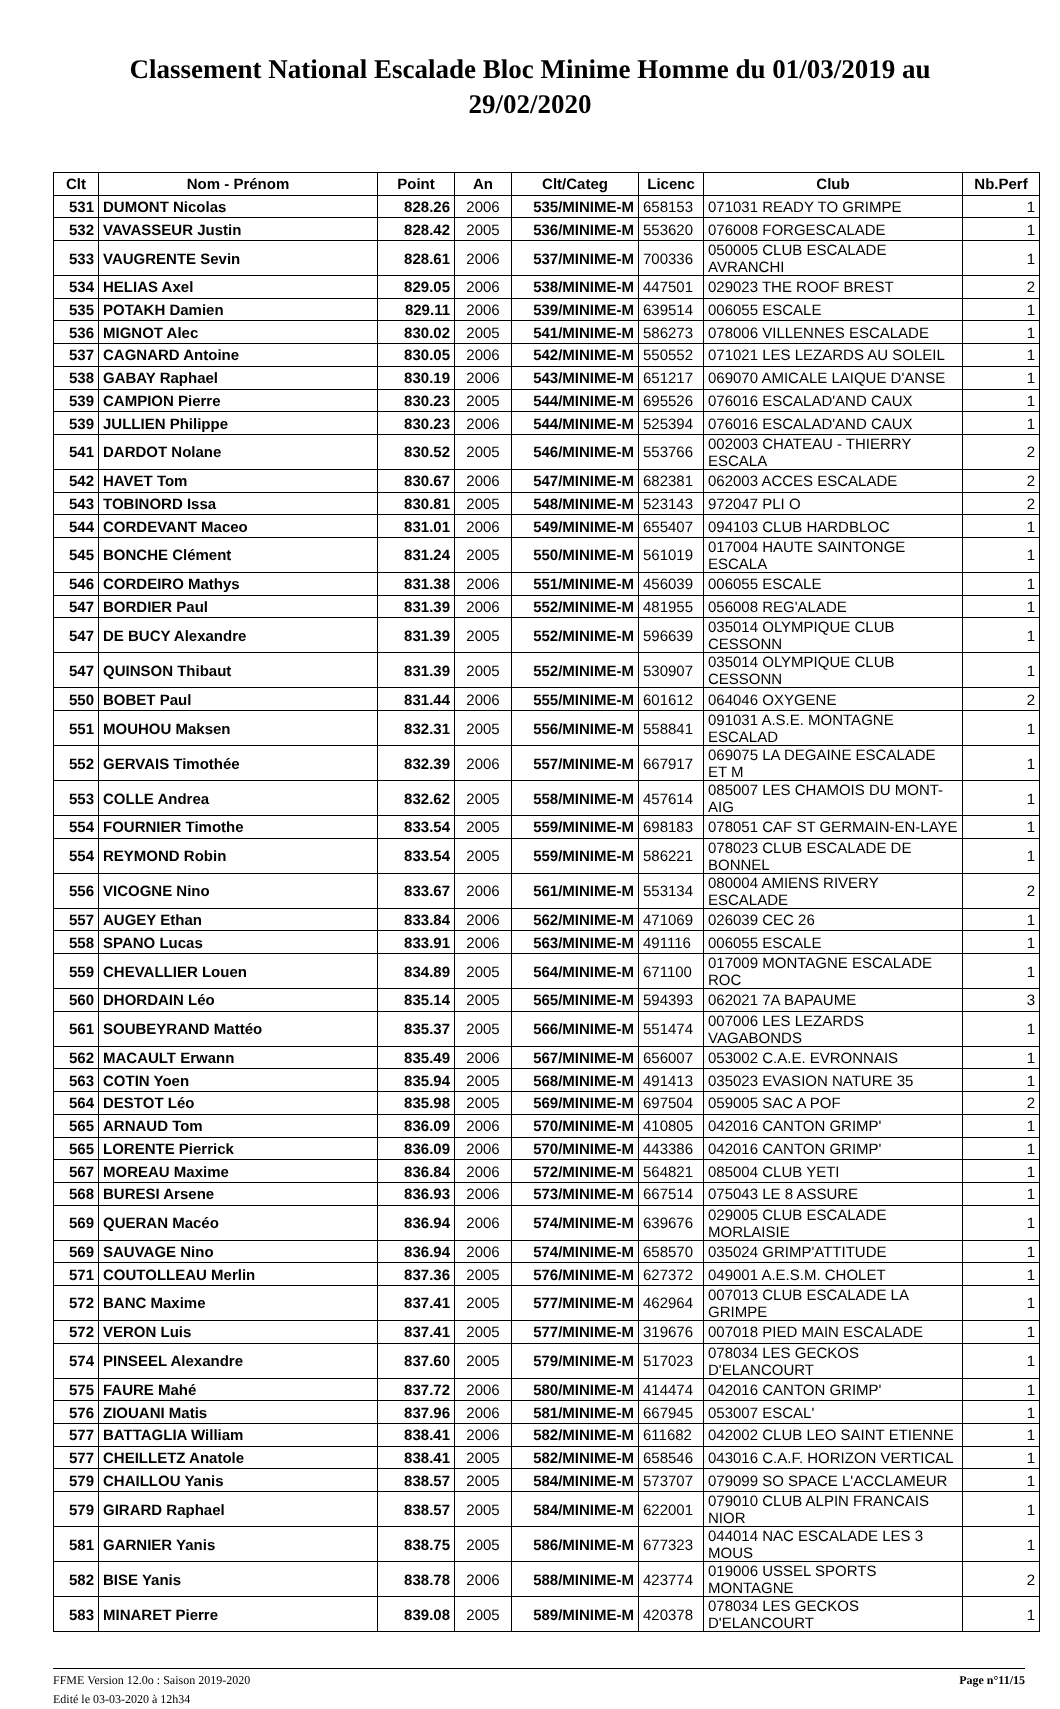Classement National Escalade Bloc Minime Homme du 01/03/2019 au 29/02/2020
| Clt | Nom - Prénom | Point | An | Clt/Categ | Licenc | Club | Nb.Perf |
| --- | --- | --- | --- | --- | --- | --- | --- |
| 531 | DUMONT Nicolas | 828.26 | 2006 | 535/MINIME-M | 658153 | 071031 READY TO GRIMPE | 1 |
| 532 | VAVASSEUR Justin | 828.42 | 2005 | 536/MINIME-M | 553620 | 076008 FORGESCALADE | 1 |
| 533 | VAUGRENTE Sevin | 828.61 | 2006 | 537/MINIME-M | 700336 | 050005 CLUB ESCALADE AVRANCHI | 1 |
| 534 | HELIAS Axel | 829.05 | 2006 | 538/MINIME-M | 447501 | 029023 THE ROOF BREST | 2 |
| 535 | POTAKH Damien | 829.11 | 2006 | 539/MINIME-M | 639514 | 006055 ESCALE | 1 |
| 536 | MIGNOT Alec | 830.02 | 2005 | 541/MINIME-M | 586273 | 078006 VILLENNES ESCALADE | 1 |
| 537 | CAGNARD Antoine | 830.05 | 2006 | 542/MINIME-M | 550552 | 071021 LES LEZARDS AU SOLEIL | 1 |
| 538 | GABAY Raphael | 830.19 | 2006 | 543/MINIME-M | 651217 | 069070 AMICALE LAIQUE D'ANSE | 1 |
| 539 | CAMPION Pierre | 830.23 | 2005 | 544/MINIME-M | 695526 | 076016 ESCALAD'AND CAUX | 1 |
| 539 | JULLIEN Philippe | 830.23 | 2006 | 544/MINIME-M | 525394 | 076016 ESCALAD'AND CAUX | 1 |
| 541 | DARDOT Nolane | 830.52 | 2005 | 546/MINIME-M | 553766 | 002003 CHATEAU - THIERRY ESCALA | 2 |
| 542 | HAVET Tom | 830.67 | 2006 | 547/MINIME-M | 682381 | 062003 ACCES ESCALADE | 2 |
| 543 | TOBINORD Issa | 830.81 | 2005 | 548/MINIME-M | 523143 | 972047 PLI O | 2 |
| 544 | CORDEVANT Maceo | 831.01 | 2006 | 549/MINIME-M | 655407 | 094103 CLUB HARDBLOC | 1 |
| 545 | BONCHE Clément | 831.24 | 2005 | 550/MINIME-M | 561019 | 017004 HAUTE SAINTONGE ESCALA | 1 |
| 546 | CORDEIRO Mathys | 831.38 | 2006 | 551/MINIME-M | 456039 | 006055 ESCALE | 1 |
| 547 | BORDIER Paul | 831.39 | 2006 | 552/MINIME-M | 481955 | 056008 REG'ALADE | 1 |
| 547 | DE BUCY Alexandre | 831.39 | 2005 | 552/MINIME-M | 596639 | 035014 OLYMPIQUE CLUB CESSONN | 1 |
| 547 | QUINSON Thibaut | 831.39 | 2005 | 552/MINIME-M | 530907 | 035014 OLYMPIQUE CLUB CESSONN | 1 |
| 550 | BOBET Paul | 831.44 | 2006 | 555/MINIME-M | 601612 | 064046 OXYGENE | 2 |
| 551 | MOUHOU Maksen | 832.31 | 2005 | 556/MINIME-M | 558841 | 091031 A.S.E. MONTAGNE ESCALAD | 1 |
| 552 | GERVAIS Timothée | 832.39 | 2006 | 557/MINIME-M | 667917 | 069075 LA DEGAINE ESCALADE ET M | 1 |
| 553 | COLLE Andrea | 832.62 | 2005 | 558/MINIME-M | 457614 | 085007 LES CHAMOIS DU MONT-AIG | 1 |
| 554 | FOURNIER Timothe | 833.54 | 2005 | 559/MINIME-M | 698183 | 078051 CAF ST GERMAIN-EN-LAYE | 1 |
| 554 | REYMOND Robin | 833.54 | 2005 | 559/MINIME-M | 586221 | 078023 CLUB ESCALADE DE BONNEL | 1 |
| 556 | VICOGNE Nino | 833.67 | 2006 | 561/MINIME-M | 553134 | 080004 AMIENS RIVERY ESCALADE | 2 |
| 557 | AUGEY Ethan | 833.84 | 2006 | 562/MINIME-M | 471069 | 026039 CEC 26 | 1 |
| 558 | SPANO Lucas | 833.91 | 2006 | 563/MINIME-M | 491116 | 006055 ESCALE | 1 |
| 559 | CHEVALLIER Louen | 834.89 | 2005 | 564/MINIME-M | 671100 | 017009 MONTAGNE ESCALADE ROC | 1 |
| 560 | DHORDAIN Léo | 835.14 | 2005 | 565/MINIME-M | 594393 | 062021 7A BAPAUME | 3 |
| 561 | SOUBEYRAND Mattéo | 835.37 | 2005 | 566/MINIME-M | 551474 | 007006 LES LEZARDS VAGABONDS | 1 |
| 562 | MACAULT Erwann | 835.49 | 2006 | 567/MINIME-M | 656007 | 053002 C.A.E. EVRONNAIS | 1 |
| 563 | COTIN Yoen | 835.94 | 2005 | 568/MINIME-M | 491413 | 035023 EVASION NATURE 35 | 1 |
| 564 | DESTOT Léo | 835.98 | 2005 | 569/MINIME-M | 697504 | 059005 SAC A POF | 2 |
| 565 | ARNAUD Tom | 836.09 | 2006 | 570/MINIME-M | 410805 | 042016 CANTON GRIMP' | 1 |
| 565 | LORENTE Pierrick | 836.09 | 2006 | 570/MINIME-M | 443386 | 042016 CANTON GRIMP' | 1 |
| 567 | MOREAU Maxime | 836.84 | 2006 | 572/MINIME-M | 564821 | 085004 CLUB YETI | 1 |
| 568 | BURESI Arsene | 836.93 | 2006 | 573/MINIME-M | 667514 | 075043 LE 8 ASSURE | 1 |
| 569 | QUERAN Macéo | 836.94 | 2006 | 574/MINIME-M | 639676 | 029005 CLUB ESCALADE MORLAISIE | 1 |
| 569 | SAUVAGE Nino | 836.94 | 2006 | 574/MINIME-M | 658570 | 035024 GRIMP'ATTITUDE | 1 |
| 571 | COUTOLLEAU Merlin | 837.36 | 2005 | 576/MINIME-M | 627372 | 049001 A.E.S.M. CHOLET | 1 |
| 572 | BANC Maxime | 837.41 | 2005 | 577/MINIME-M | 462964 | 007013 CLUB ESCALADE LA GRIMPE | 1 |
| 572 | VERON Luis | 837.41 | 2005 | 577/MINIME-M | 319676 | 007018 PIED MAIN ESCALADE | 1 |
| 574 | PINSEEL Alexandre | 837.60 | 2005 | 579/MINIME-M | 517023 | 078034 LES GECKOS D'ELANCOURT | 1 |
| 575 | FAURE Mahé | 837.72 | 2006 | 580/MINIME-M | 414474 | 042016 CANTON GRIMP' | 1 |
| 576 | ZIOUANI Matis | 837.96 | 2006 | 581/MINIME-M | 667945 | 053007 ESCAL' | 1 |
| 577 | BATTAGLIA William | 838.41 | 2006 | 582/MINIME-M | 611682 | 042002 CLUB LEO SAINT ETIENNE | 1 |
| 577 | CHEILLETZ Anatole | 838.41 | 2005 | 582/MINIME-M | 658546 | 043016 C.A.F. HORIZON VERTICAL | 1 |
| 579 | CHAILLOU Yanis | 838.57 | 2005 | 584/MINIME-M | 573707 | 079099 SO SPACE L'ACCLAMEUR | 1 |
| 579 | GIRARD Raphael | 838.57 | 2005 | 584/MINIME-M | 622001 | 079010 CLUB ALPIN FRANCAIS NIOR | 1 |
| 581 | GARNIER Yanis | 838.75 | 2005 | 586/MINIME-M | 677323 | 044014 NAC ESCALADE LES 3 MOUS | 1 |
| 582 | BISE Yanis | 838.78 | 2006 | 588/MINIME-M | 423774 | 019006 USSEL SPORTS MONTAGNE | 2 |
| 583 | MINARET Pierre | 839.08 | 2005 | 589/MINIME-M | 420378 | 078034 LES GECKOS D'ELANCOURT | 1 |
FFME Version 12.0o : Saison 2019-2020
Edité le 03-03-2020 à 12h34
Page n°11/15